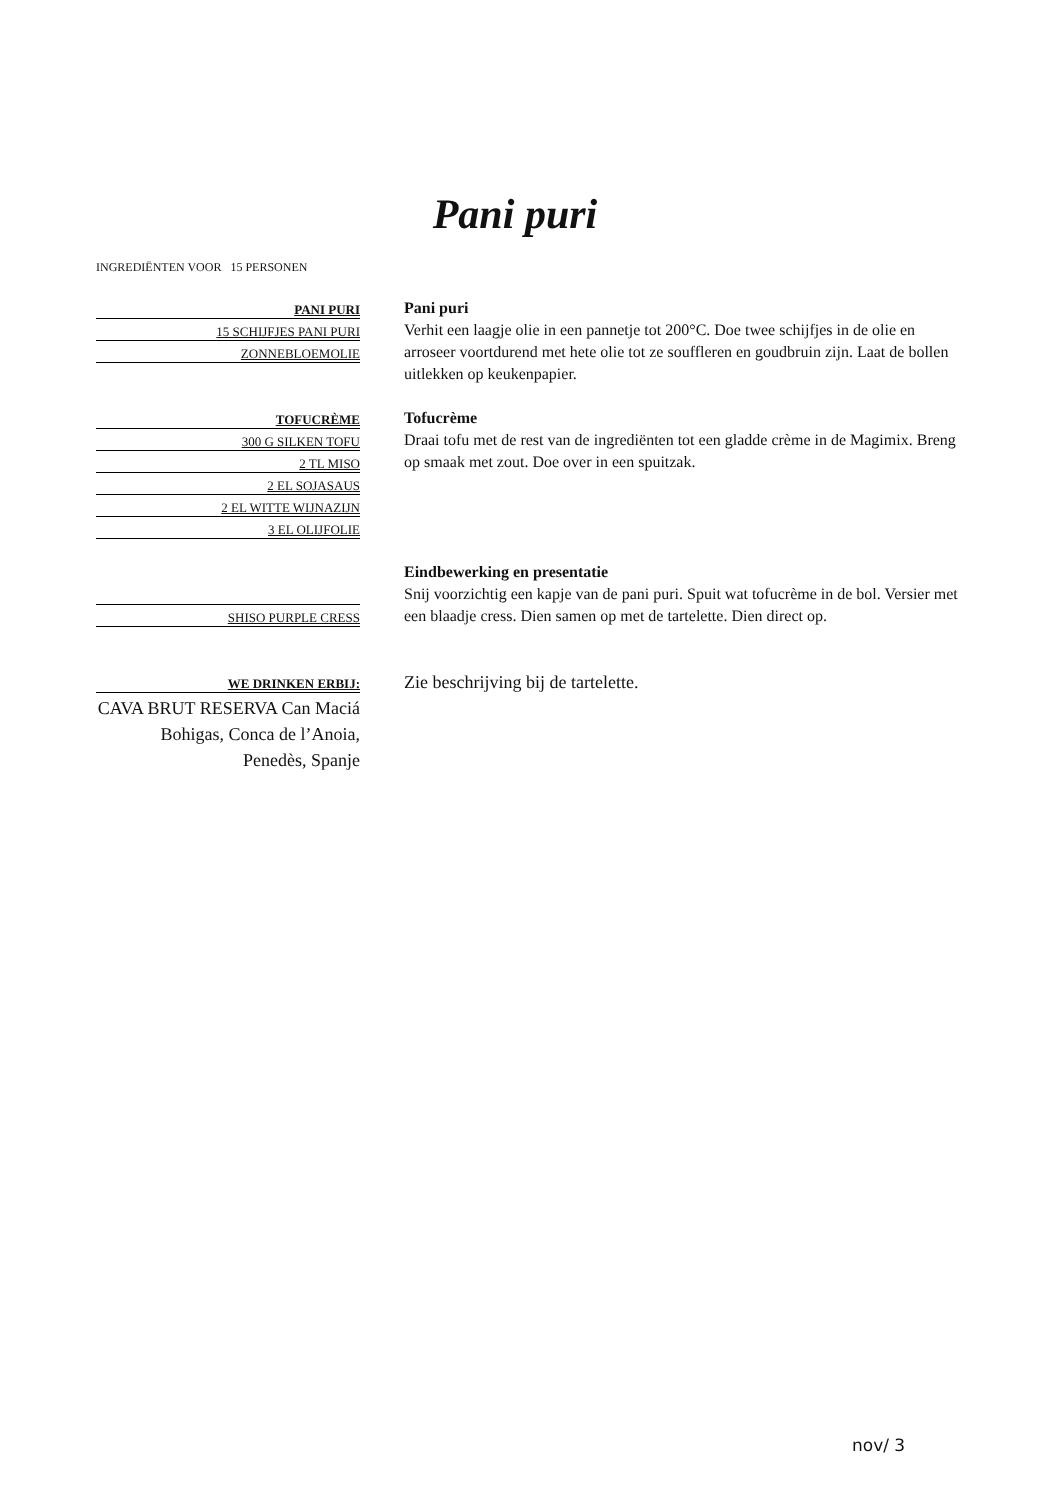Pani puri
INGREDIËNTEN VOOR 15 PERSONEN
PANI PURI
15 SCHIJFJES PANI PURI
ZONNEBLOEMOLIE
TOFUCRÈME
300 G SILKEN TOFU
2 TL MISO
2 EL SOJASAUS
2 EL WITTE WIJNAZIJN
3 EL OLIJFOLIE
SHISO PURPLE CRESS
WE DRINKEN ERBIJ:
CAVA BRUT RESERVA Can Maciá Bohigas, Conca de l’Anoia, Penedès, Spanje
Pani puri
Verhit een laagje olie in een pannetje tot 200°C. Doe twee schijfjes in de olie en arroseer voortdurend met hete olie tot ze souffleren en goudbruin zijn. Laat de bollen uitlekken op keukenpapier.
Tofucrème
Draai tofu met de rest van de ingrediënten tot een gladde crème in de Magimix. Breng op smaak met zout. Doe over in een spuitzak.
Eindbewerking en presentatie
Snij voorzichtig een kapje van de pani puri. Spuit wat tofucrème in de bol. Versier met een blaadje cress. Dien samen op met de tartelette. Dien direct op.
Zie beschrijving bij de tartelette.
nov/ 3